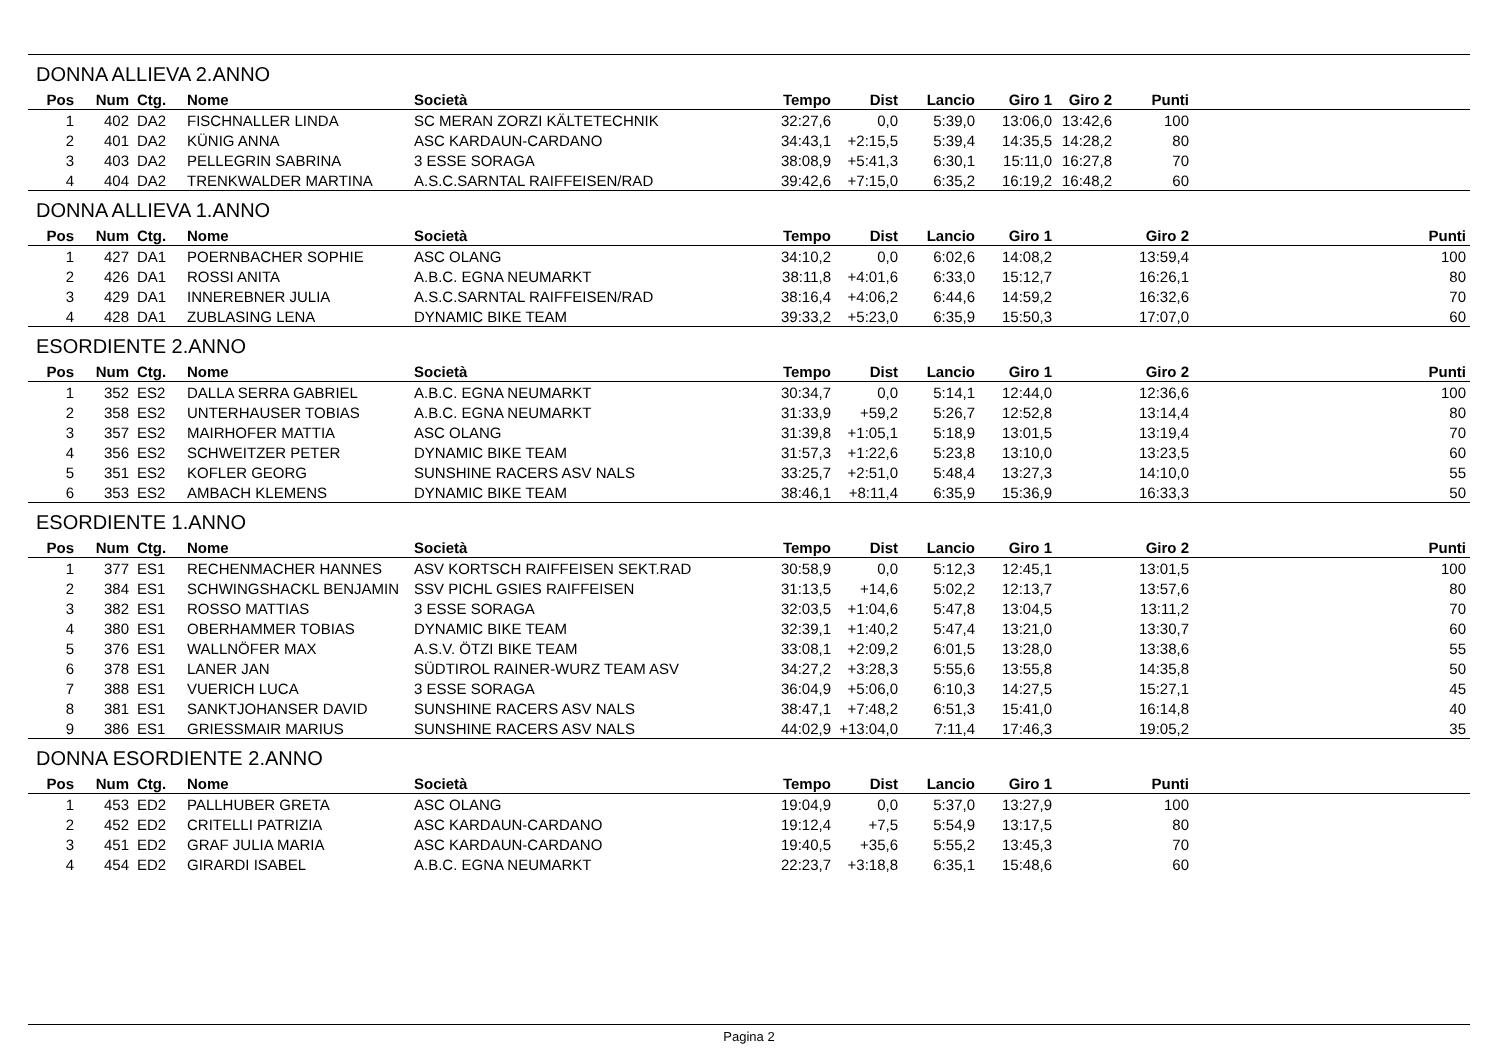DONNA ALLIEVA 2.ANNO
| Pos | Num | Ctg. | Nome | Società | Tempo | Dist | Lancio | Giro 1 | Giro 2 | Punti | |
| --- | --- | --- | --- | --- | --- | --- | --- | --- | --- | --- | --- |
| 1 | 402 | DA2 | FISCHNALLER LINDA | SC MERAN ZORZI KÄLTETECHNIK | 32:27,6 | 0,0 | 5:39,0 | 13:06,0 | 13:42,6 | 100 | |
| 2 | 401 | DA2 | KÜNIG ANNA | ASC KARDAUN-CARDANO | 34:43,1 | +2:15,5 | 5:39,4 | 14:35,5 | 14:28,2 | 80 | |
| 3 | 403 | DA2 | PELLEGRIN SABRINA | 3 ESSE SORAGA | 38:08,9 | +5:41,3 | 6:30,1 | 15:11,0 | 16:27,8 | 70 | |
| 4 | 404 | DA2 | TRENKWALDER MARTINA | A.S.C.SARNTAL RAIFFEISEN/RAD | 39:42,6 | +7:15,0 | 6:35,2 | 16:19,2 | 16:48,2 | 60 | |
DONNA ALLIEVA 1.ANNO
| Pos | Num | Ctg. | Nome | Società | Tempo | Dist | Lancio | Giro 1 | Giro 2 | Punti |
| --- | --- | --- | --- | --- | --- | --- | --- | --- | --- | --- |
| 1 | 427 | DA1 | POERNBACHER SOPHIE | ASC OLANG | 34:10,2 | 0,0 | 6:02,6 | 14:08,2 | 13:59,4 | 100 |
| 2 | 426 | DA1 | ROSSI ANITA | A.B.C. EGNA NEUMARKT | 38:11,8 | +4:01,6 | 6:33,0 | 15:12,7 | 16:26,1 | 80 |
| 3 | 429 | DA1 | INNEREBNER JULIA | A.S.C.SARNTAL RAIFFEISEN/RAD | 38:16,4 | +4:06,2 | 6:44,6 | 14:59,2 | 16:32,6 | 70 |
| 4 | 428 | DA1 | ZUBLASING LENA | DYNAMIC BIKE TEAM | 39:33,2 | +5:23,0 | 6:35,9 | 15:50,3 | 17:07,0 | 60 |
ESORDIENTE 2.ANNO
| Pos | Num | Ctg. | Nome | Società | Tempo | Dist | Lancio | Giro 1 | Giro 2 | Punti |
| --- | --- | --- | --- | --- | --- | --- | --- | --- | --- | --- |
| 1 | 352 | ES2 | DALLA SERRA GABRIEL | A.B.C. EGNA NEUMARKT | 30:34,7 | 0,0 | 5:14,1 | 12:44,0 | 12:36,6 | 100 |
| 2 | 358 | ES2 | UNTERHAUSER TOBIAS | A.B.C. EGNA NEUMARKT | 31:33,9 | +59,2 | 5:26,7 | 12:52,8 | 13:14,4 | 80 |
| 3 | 357 | ES2 | MAIRHOFER MATTIA | ASC OLANG | 31:39,8 | +1:05,1 | 5:18,9 | 13:01,5 | 13:19,4 | 70 |
| 4 | 356 | ES2 | SCHWEITZER PETER | DYNAMIC BIKE TEAM | 31:57,3 | +1:22,6 | 5:23,8 | 13:10,0 | 13:23,5 | 60 |
| 5 | 351 | ES2 | KOFLER GEORG | SUNSHINE RACERS ASV NALS | 33:25,7 | +2:51,0 | 5:48,4 | 13:27,3 | 14:10,0 | 55 |
| 6 | 353 | ES2 | AMBACH KLEMENS | DYNAMIC BIKE TEAM | 38:46,1 | +8:11,4 | 6:35,9 | 15:36,9 | 16:33,3 | 50 |
ESORDIENTE 1.ANNO
| Pos | Num | Ctg. | Nome | Società | Tempo | Dist | Lancio | Giro 1 | Giro 2 | Punti |
| --- | --- | --- | --- | --- | --- | --- | --- | --- | --- | --- |
| 1 | 377 | ES1 | RECHENMACHER HANNES | ASV KORTSCH RAIFFEISEN SEKT.RAD | 30:58,9 | 0,0 | 5:12,3 | 12:45,1 | 13:01,5 | 100 |
| 2 | 384 | ES1 | SCHWINGSHACKL BENJAMIN | SSV PICHL GSIES RAIFFEISEN | 31:13,5 | +14,6 | 5:02,2 | 12:13,7 | 13:57,6 | 80 |
| 3 | 382 | ES1 | ROSSO MATTIAS | 3 ESSE SORAGA | 32:03,5 | +1:04,6 | 5:47,8 | 13:04,5 | 13:11,2 | 70 |
| 4 | 380 | ES1 | OBERHAMMER TOBIAS | DYNAMIC BIKE TEAM | 32:39,1 | +1:40,2 | 5:47,4 | 13:21,0 | 13:30,7 | 60 |
| 5 | 376 | ES1 | WALLNÖFER MAX | A.S.V. ÖTZI BIKE TEAM | 33:08,1 | +2:09,2 | 6:01,5 | 13:28,0 | 13:38,6 | 55 |
| 6 | 378 | ES1 | LANER JAN | SÜDTIROL RAINER-WURZ TEAM ASV | 34:27,2 | +3:28,3 | 5:55,6 | 13:55,8 | 14:35,8 | 50 |
| 7 | 388 | ES1 | VUERICH LUCA | 3 ESSE SORAGA | 36:04,9 | +5:06,0 | 6:10,3 | 14:27,5 | 15:27,1 | 45 |
| 8 | 381 | ES1 | SANKTJOHANSER DAVID | SUNSHINE RACERS ASV NALS | 38:47,1 | +7:48,2 | 6:51,3 | 15:41,0 | 16:14,8 | 40 |
| 9 | 386 | ES1 | GRIESSMAIR MARIUS | SUNSHINE RACERS ASV NALS | 44:02,9 | +13:04,0 | 7:11,4 | 17:46,3 | 19:05,2 | 35 |
DONNA ESORDIENTE 2.ANNO
| Pos | Num | Ctg. | Nome | Società | Tempo | Dist | Lancio | Giro 1 | Punti | |
| --- | --- | --- | --- | --- | --- | --- | --- | --- | --- | --- |
| 1 | 453 | ED2 | PALLHUBER GRETA | ASC OLANG | 19:04,9 | 0,0 | 5:37,0 | 13:27,9 | 100 | |
| 2 | 452 | ED2 | CRITELLI PATRIZIA | ASC KARDAUN-CARDANO | 19:12,4 | +7,5 | 5:54,9 | 13:17,5 | 80 | |
| 3 | 451 | ED2 | GRAF JULIA MARIA | ASC KARDAUN-CARDANO | 19:40,5 | +35,6 | 5:55,2 | 13:45,3 | 70 | |
| 4 | 454 | ED2 | GIRARDI ISABEL | A.B.C. EGNA NEUMARKT | 22:23,7 | +3:18,8 | 6:35,1 | 15:48,6 | 60 | |
Pagina 2